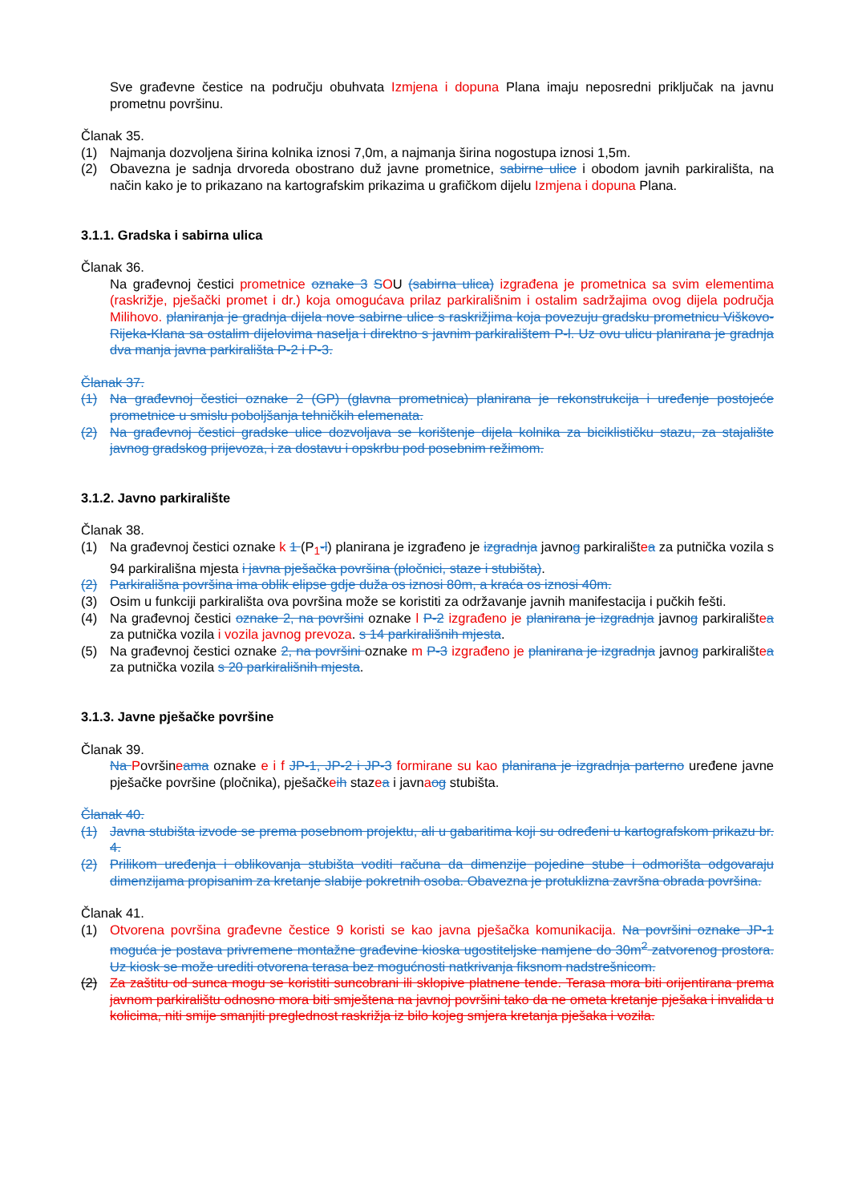Sve građevne čestice na području obuhvata Izmjena i dopuna Plana imaju neposredni priključak na javnu prometnu površinu.
Članak 35.
(1) Najmanja dozvoljena širina kolnika iznosi 7,0m, a najmanja širina nogostupa iznosi 1,5m.
(2) Obavezna je sadnja drvoreda obostrano duž javne prometnice, sabirne ulice i obodom javnih parkirališta, na način kako je to prikazano na kartografskim prikazima u grafičkom dijelu Izmjena i dopuna Plana.
3.1.1. Gradska i sabirna ulica
Članak 36.
Na građevnoj čestici prometnice oznake 3 SOU (sabirna ulica) izgrađena je prometnica sa svim elementima (raskrižje, pješački promet i dr.) koja omogućava prilaz parkirališnim i ostalim sadržajima ovog dijela područja Milihovo. planiranja je gradnja dijela nove sabirne ulice s raskrižjima koja povezuju gradsku prometnicu Viškovo-Rijeka-Klana sa ostalim dijelovima naselja i direktno s javnim parkiralištem P-l. Uz ovu ulicu planirana je gradnja dva manja javna parkirališta P-2 i P-3.
Članak 37.
(1) Na građevnoj čestici oznake 2 (GP) (glavna prometnica) planirana je rekonstrukcija i uređenje postojeće prometnice u smislu poboljšanja tehničkih elemenata.
(2) Na građevnoj čestici gradske ulice dozvoljava se korištenje dijela kolnika za biciklističku stazu, za stajalište javnog gradskog prijevoza, i za dostavu i opskrbu pod posebnim režimom.
3.1.2. Javno parkiralište
Članak 38.
(1) Na građevnoj čestici oznake k 1 (P<sub>1</sub>-l) planirana je izgrađeno je izgradnja javnog parkiralištea za putnička vozila s 94 parkirališna mjesta i javna pješačka površina (pločnici, staze i stubišta).
(2) Parkirališna površina ima oblik elipse gdje duža os iznosi 80m, a kraća os iznosi 40m.
(3) Osim u funkciji parkirališta ova površina može se koristiti za održavanje javnih manifestacija i pučkih fešti.
(4) Na građevnoj čestici oznake 2, na površini oznake l P-2 izgrađeno je planirana je izgradnja javnog parkiralištea za putnička vozila i vozila javnog prevoza. s 14 parkirališnih mjesta.
(5) Na građevnoj čestici oznake 2, na površini oznake m P-3 izgrađeno je planirana je izgradnja javnog parkiralištea za putnička vozila s 20 parkirališnih mjesta.
3.1.3. Javne pješačke površine
Članak 39.
Na Površineama oznake e i f JP-1, JP-2 i JP-3 formirane su kao planirana je izgradnja parterno uređene javne pješačke površine (pločnika), pješačkeih stazea i javnaog stubišta.
Članak 40.
(1) Javna stubišta izvode se prema posebnom projektu, ali u gabaritima koji su određeni u kartografskom prikazu br. 4.
(2) Prilikom uređenja i oblikovanja stubišta voditi računa da dimenzije pojedine stube i odmorišta odgovaraju dimenzijama propisanim za kretanje slabije pokretnih osoba. Obavezna je protuklizna završna obrada površina.
Članak 41.
(1) Otvorena površina građevne čestice 9 koristi se kao javna pješačka komunikacija. Na površini oznake JP-1 moguća je postava privremene montažne građevine kioska ugostiteljske namjene do 30m<sup>2</sup> zatvorenog prostora. Uz kiosk se može urediti otvorena terasa bez mogućnosti natkrivanja fiksnom nadstrešnicom.
(2) Za zaštitu od sunca mogu se koristiti suncobrani ili sklopive platnene tende. Terasa mora biti orijentirana prema javnom parkiralištu odnosno mora biti smještena na javnoj površini tako da ne ometa kretanje pješaka i invalida u kolicima, niti smije smanjiti preglednost raskrižja iz bilo kojeg smjera kretanja pješaka i vozila.